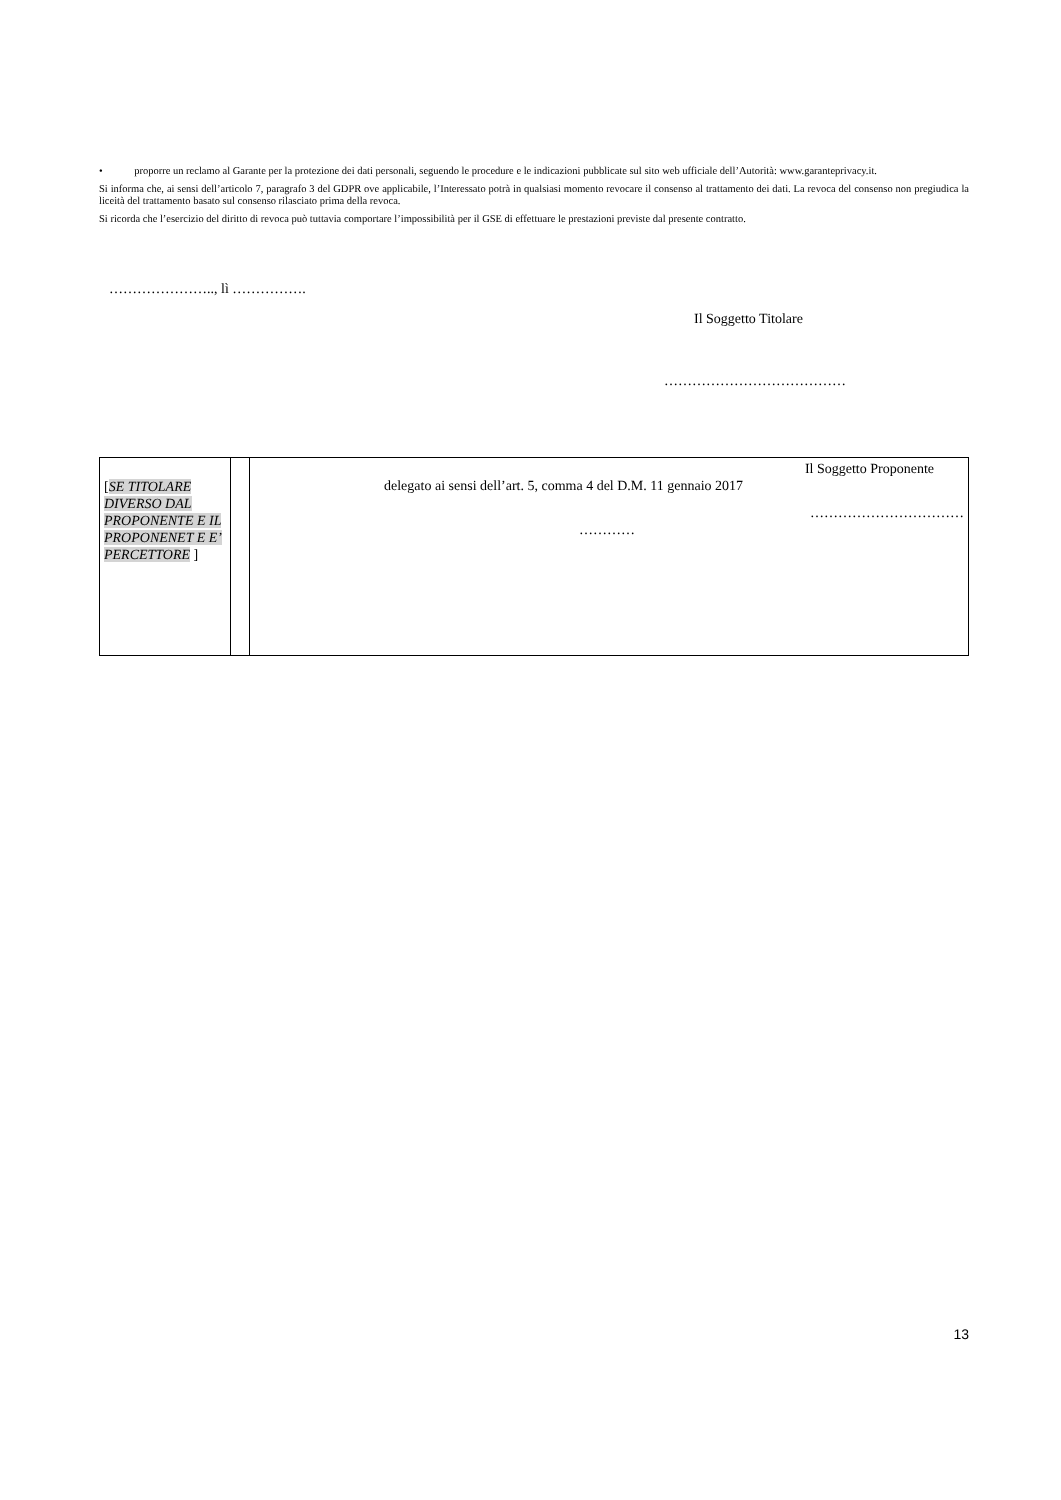• proporre un reclamo al Garante per la protezione dei dati personali, seguendo le procedure e le indicazioni pubblicate sul sito web ufficiale dell’Autorità: www.garanteprivacy.it.
Si informa che, ai sensi dell’articolo 7, paragrafo 3 del GDPR ove applicabile, l’Interessato potrà in qualsiasi momento revocare il consenso al trattamento dei dati. La revoca del consenso non pregiudica la liceità del trattamento basato sul consenso rilasciato prima della revoca.
Si ricorda che l’esercizio del diritto di revoca può tuttavia comportare l’impossibilità per il GSE di effettuare le prestazioni previste dal presente contratto.
………………….., lì …………….
Il Soggetto Titolare
…………………………………
| [ SE TITOLARE DIVERSO DAL PROPONENTE E IL PROPONENET E E’ PERCETTORE ] | | Il Soggetto Proponente delegato ai sensi dell’art. 5, comma 4 del D.M. 11 gennaio 2017 …………………………… ………… |
13